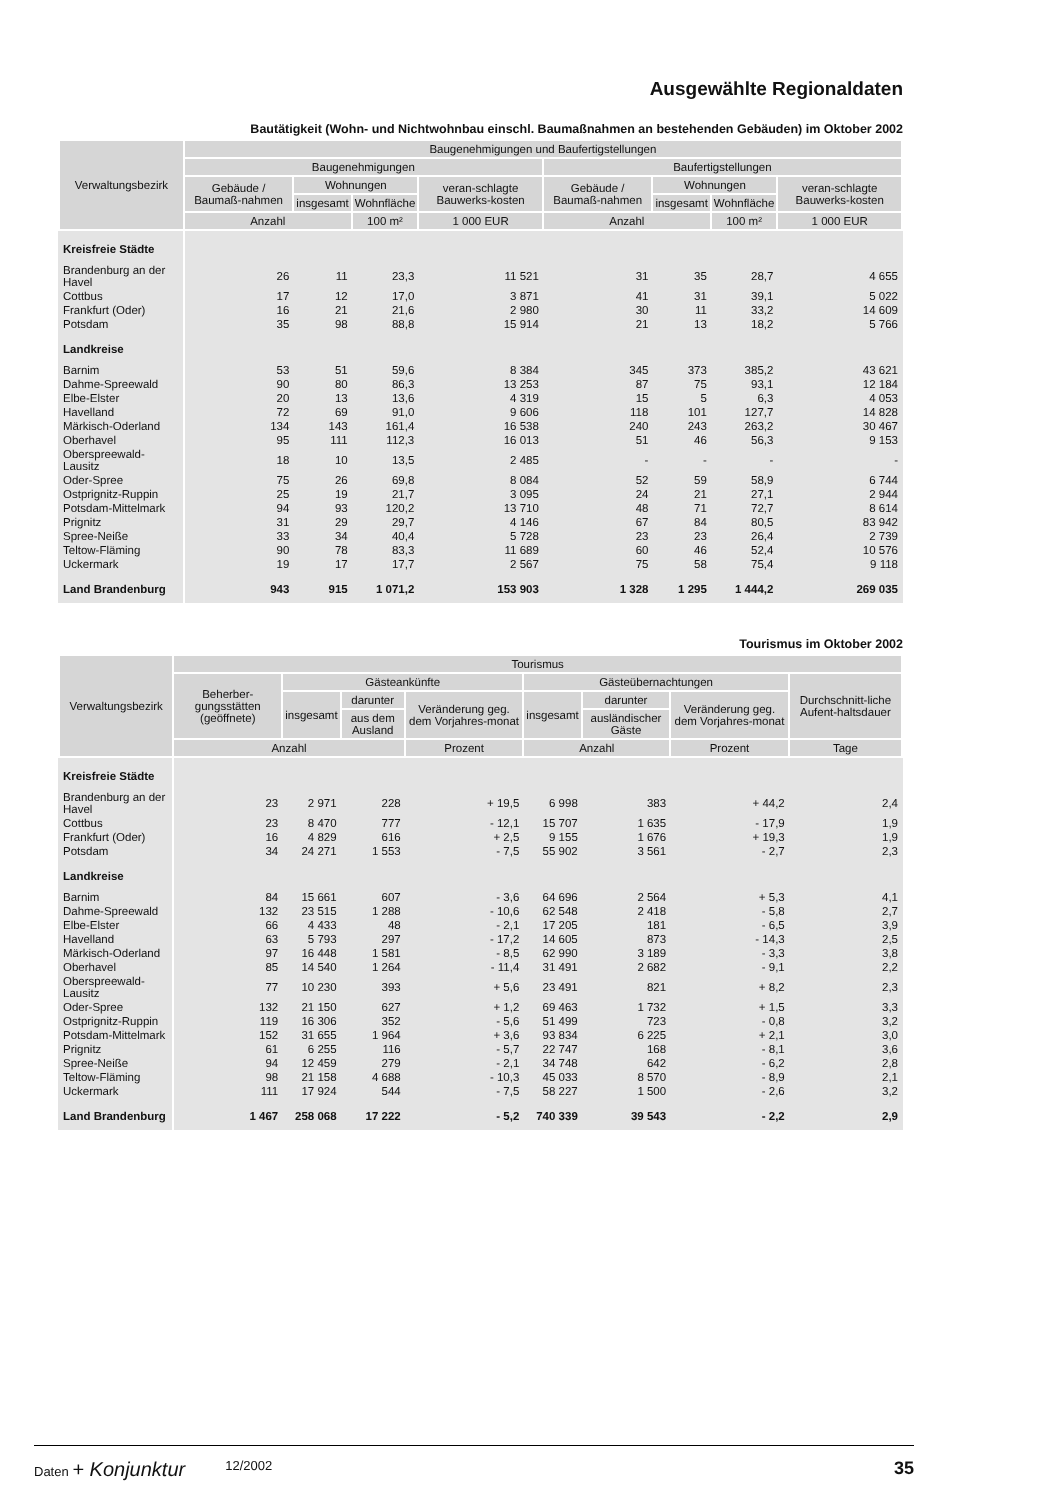Ausgewählte Regionaldaten
Bautätigkeit (Wohn- und Nichtwohnbau einschl. Baumaßnahmen an bestehenden Gebäuden) im Oktober 2002
| Verwaltungsbezirk | Baugenehmigungen und Baufertigstellungen | | | | | | | |
| --- | --- | --- | --- | --- | --- | --- | --- | --- |
| | Baugenehmigungen | | | | Baufertigstellungen | | | |
| | Gebäude / Baumaß-nahmen | Wohnungen | | veran-schlagte Bauwerks-kosten | Gebäude / Baumaß-nahmen | Wohnungen | | veran-schlagte Bauwerks-kosten |
| | | insgesamt | Wohnfläche | | | insgesamt | Wohnfläche | |
| | Anzahl | | 100 m² | 1 000 EUR | Anzahl | | 100 m² | 1 000 EUR |
| Kreisfreie Städte | | | | | | | | |
| Brandenburg an der Havel | 26 | 11 | 23,3 | 11 521 | 31 | 35 | 28,7 | 4 655 |
| Cottbus | 17 | 12 | 17,0 | 3 871 | 41 | 31 | 39,1 | 5 022 |
| Frankfurt (Oder) | 16 | 21 | 21,6 | 2 980 | 30 | 11 | 33,2 | 14 609 |
| Potsdam | 35 | 98 | 88,8 | 15 914 | 21 | 13 | 18,2 | 5 766 |
| Landkreise | | | | | | | | |
| Barnim | 53 | 51 | 59,6 | 8 384 | 345 | 373 | 385,2 | 43 621 |
| Dahme-Spreewald | 90 | 80 | 86,3 | 13 253 | 87 | 75 | 93,1 | 12 184 |
| Elbe-Elster | 20 | 13 | 13,6 | 4 319 | 15 | 5 | 6,3 | 4 053 |
| Havelland | 72 | 69 | 91,0 | 9 606 | 118 | 101 | 127,7 | 14 828 |
| Märkisch-Oderland | 134 | 143 | 161,4 | 16 538 | 240 | 243 | 263,2 | 30 467 |
| Oberhavel | 95 | 111 | 112,3 | 16 013 | 51 | 46 | 56,3 | 9 153 |
| Oberspreewald-Lausitz | 18 | 10 | 13,5 | 2 485 | - | - | - | - |
| Oder-Spree | 75 | 26 | 69,8 | 8 084 | 52 | 59 | 58,9 | 6 744 |
| Ostprignitz-Ruppin | 25 | 19 | 21,7 | 3 095 | 24 | 21 | 27,1 | 2 944 |
| Potsdam-Mittelmark | 94 | 93 | 120,2 | 13 710 | 48 | 71 | 72,7 | 8 614 |
| Prignitz | 31 | 29 | 29,7 | 4 146 | 67 | 84 | 80,5 | 83 942 |
| Spree-Neiße | 33 | 34 | 40,4 | 5 728 | 23 | 23 | 26,4 | 2 739 |
| Teltow-Fläming | 90 | 78 | 83,3 | 11 689 | 60 | 46 | 52,4 | 10 576 |
| Uckermark | 19 | 17 | 17,7 | 2 567 | 75 | 58 | 75,4 | 9 118 |
| Land Brandenburg | 943 | 915 | 1 071,2 | 153 903 | 1 328 | 1 295 | 1 444,2 | 269 035 |
Tourismus im Oktober 2002
| Verwaltungsbezirk | Tourismus | | | | | | | |
| --- | --- | --- | --- | --- | --- | --- | --- | --- |
| | Beherber-gungsstätten (geöffnete) | Gästeankünfte | | | Gästeübernachtungen | | | Durchschnitt-liche Aufent-haltsdauer |
| | | insgesamt | darunter | Veränderung geg. dem Vorjahres-monat | insgesamt | darunter | Veränderung geg. dem Vorjahres-monat | |
| | | | aus dem Ausland | | | ausländischer Gäste | | |
| | Anzahl | | | Prozent | Anzahl | | Prozent | Tage |
| Kreisfreie Städte | | | | | | | | |
| Brandenburg an der Havel | 23 | 2 971 | 228 | + 19,5 | 6 998 | 383 | + 44,2 | 2,4 |
| Cottbus | 23 | 8 470 | 777 | - 12,1 | 15 707 | 1 635 | - 17,9 | 1,9 |
| Frankfurt (Oder) | 16 | 4 829 | 616 | + 2,5 | 9 155 | 1 676 | + 19,3 | 1,9 |
| Potsdam | 34 | 24 271 | 1 553 | - 7,5 | 55 902 | 3 561 | - 2,7 | 2,3 |
| Landkreise | | | | | | | | |
| Barnim | 84 | 15 661 | 607 | - 3,6 | 64 696 | 2 564 | + 5,3 | 4,1 |
| Dahme-Spreewald | 132 | 23 515 | 1 288 | - 10,6 | 62 548 | 2 418 | - 5,8 | 2,7 |
| Elbe-Elster | 66 | 4 433 | 48 | - 2,1 | 17 205 | 181 | - 6,5 | 3,9 |
| Havelland | 63 | 5 793 | 297 | - 17,2 | 14 605 | 873 | - 14,3 | 2,5 |
| Märkisch-Oderland | 97 | 16 448 | 1 581 | - 8,5 | 62 990 | 3 189 | - 3,3 | 3,8 |
| Oberhavel | 85 | 14 540 | 1 264 | - 11,4 | 31 491 | 2 682 | - 9,1 | 2,2 |
| Oberspreewald-Lausitz | 77 | 10 230 | 393 | + 5,6 | 23 491 | 821 | + 8,2 | 2,3 |
| Oder-Spree | 132 | 21 150 | 627 | + 1,2 | 69 463 | 1 732 | + 1,5 | 3,3 |
| Ostprignitz-Ruppin | 119 | 16 306 | 352 | - 5,6 | 51 499 | 723 | - 0,8 | 3,2 |
| Potsdam-Mittelmark | 152 | 31 655 | 1 964 | + 3,6 | 93 834 | 6 225 | + 2,1 | 3,0 |
| Prignitz | 61 | 6 255 | 116 | - 5,7 | 22 747 | 168 | - 8,1 | 3,6 |
| Spree-Neiße | 94 | 12 459 | 279 | - 2,1 | 34 748 | 642 | - 6,2 | 2,8 |
| Teltow-Fläming | 98 | 21 158 | 4 688 | - 10,3 | 45 033 | 8 570 | - 8,9 | 2,1 |
| Uckermark | 111 | 17 924 | 544 | - 7,5 | 58 227 | 1 500 | - 2,6 | 3,2 |
| Land Brandenburg | 1 467 | 258 068 | 17 222 | - 5,2 | 740 339 | 39 543 | - 2,2 | 2,9 |
Daten + Konjunktur 12/2002 35